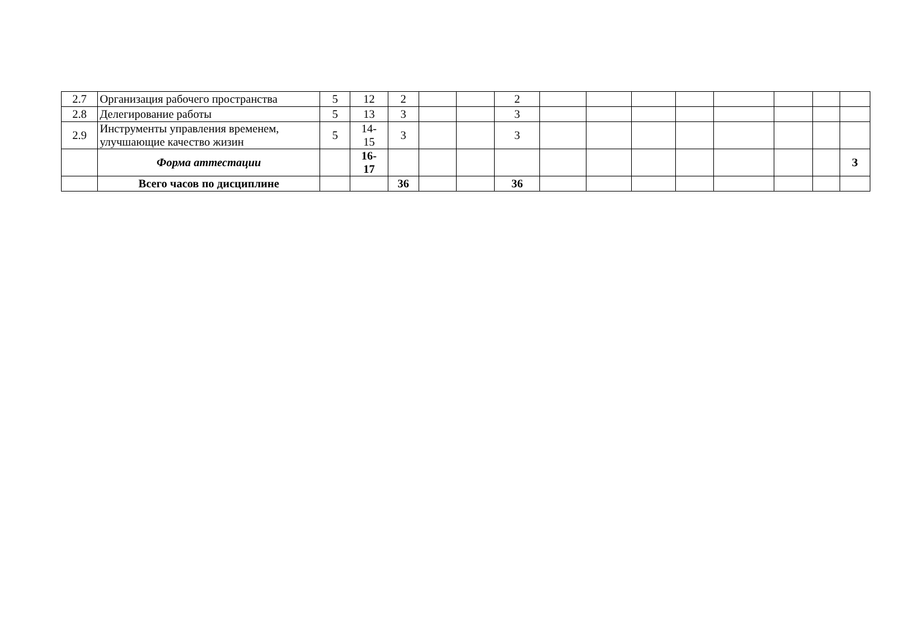| 2.7 | Организация рабочего пространства | 5 | 12 | 2 | | | 2 | | | | | | | | |
| 2.8 | Делегирование работы | 5 | 13 | 3 | | | 3 | | | | | | | | |
| 2.9 | Инструменты управления временем, улучшающие качество жизин | 5 | 14- 15 | 3 | | | 3 | | | | | | | | |
| | Форма аттестации | | 16- 17 | | | | | | | | | | | | З |
| | Всего часов по дисциплине | | | 36 | | | 36 | | | | | | | | |